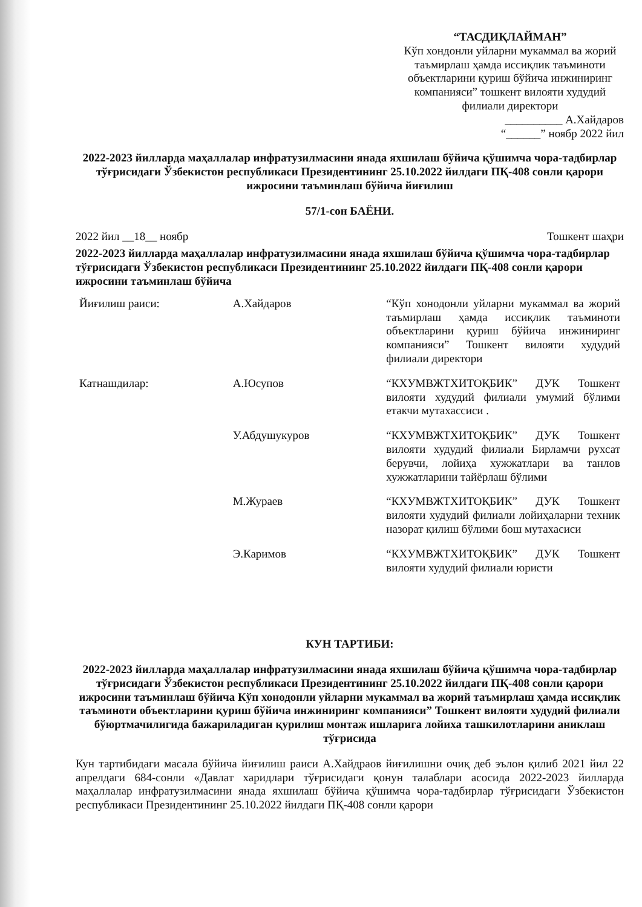“ТАСДИҚЛАЙМАН”
Кўп хондонли уйларни мукаммал ва жорий таъмирлаш ҳамда иссиқлик таъминоти объектларини қуриш бўйича инжиниринг компанияси” тошкент вилояти худудий филиали директори
__________ А.Хайдаров
“______” ноябр 2022 йил
2022-2023 йилларда маҳаллалар инфратузилмасини янада яхшилаш бўйича қўшимча чора-тадбирлар тўғрисидаги Ўзбекистон республикаси Президентининг 25.10.2022 йилдаги ПҚ-408 сонли қарори ижросини таъминлаш бўйича йиғилиш
57/1-сон БАЁНИ.
2022 йил __18__ ноябр Тошкент шаҳри
2022-2023 йилларда маҳаллалар инфратузилмасини янада яхшилаш бўйича қўшимча чора-тадбирлар тўғрисидаги Ўзбекистон республикаси Президентининг 25.10.2022 йилдаги ПҚ-408 сонли қарори ижросини таъминлаш бўйича
| Йиғилиш раиси: | А.Хайдаров | “Кўп хонодонли уйларни мукаммал ва жорий таъмирлаш ҳамда иссиқлик таъминоти объектларини қуриш бўйича инжиниринг компанияси” Тошкент вилояти худудий филиали директори |
| Катнашдилар: | А.Юсупов | “КХУМВЖТХИТОҚБИК” ДУК Тошкент вилояти худудий филиали умумий бўлими етакчи мутахассиси . |
| | У.Абдушукуров | “КХУМВЖТХИТОҚБИК” ДУК Тошкент вилояти худудий филиали Бирламчи рухсат берувчи, лойиҳа хужжатлари ва танлов хужжатларини тайёрлаш бўлими |
| | М.Жураев | “КХУМВЖТХИТОҚБИК” ДУК Тошкент вилояти худудий филиали лойиҳаларни техник назорат қилиш бўлими бош мутахасиси |
| | Э.Каримов | “КХУМВЖТХИТОҚБИК” ДУК Тошкент вилояти худудий филиали юристи |
КУН ТАРТИБИ:
2022-2023 йилларда маҳаллалар инфратузилмасини янада яхшилаш бўйича қўшимча чора-тадбирлар тўғрисидаги Ўзбекистон республикаси Президентининг 25.10.2022 йилдаги ПҚ-408 сонли қарори ижросини таъминлаш бўйича Кўп хонодонли уйларни мукаммал ва жорий таъмирлаш ҳамда иссиқлик таъминоти объектларини қуриш бўйича инжиниринг компанияси” Тошкент вилояти худудий филиали бўюртмачилигида бажариладиган қурилиш монтаж ишларига лойиха ташкилотларини аниклаш тўғрисида
Кун тартибидаги масала бўйича йиғилиш раиси А.Хайдраов йиғилишни очиқ деб эълон қилиб 2021 йил 22 апрелдаги 684-сонли «Давлат харидлари тўғрисидаги қонун талаблари асосида 2022-2023 йилларда маҳаллалар инфратузилмасини янада яхшилаш бўйича қўшимча чора-тадбирлар тўғрисидаги Ўзбекистон республикаси Президентининг 25.10.2022 йилдаги ПҚ-408 сонли қарори